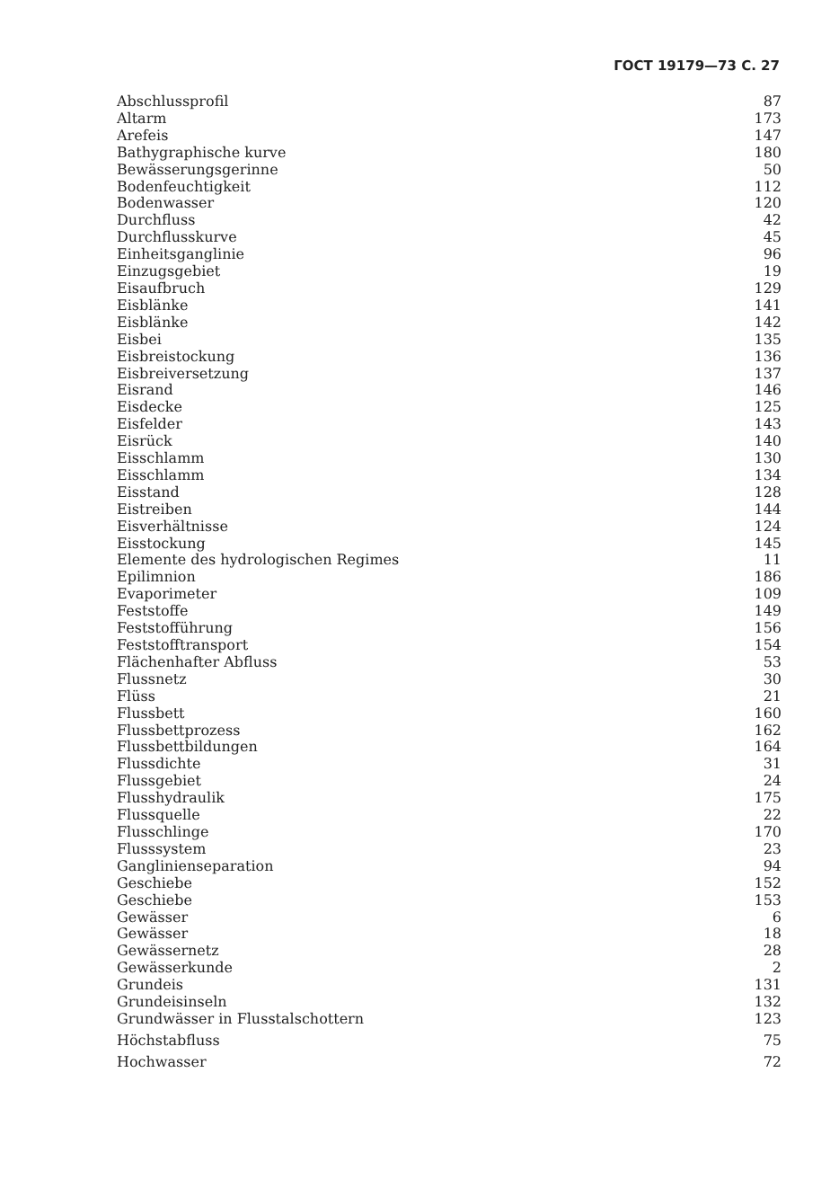ГОСТ 19179—73 С. 27
| Abschlussprofil | 87 |
| Altarm | 173 |
| Arefeis | 147 |
| Bathygraphische kurve | 180 |
| Bewässerungsgerinne | 50 |
| Bodenfeuchtigkeit | 112 |
| Bodenwasser | 120 |
| Durchfluss | 42 |
| Durchflusskurve | 45 |
| Einheitsganglinie | 96 |
| Einzugsgebiet | 19 |
| Eisaufbruch | 129 |
| Eisblänke | 141 |
| Eisblänke | 142 |
| Eisbei | 135 |
| Eisbreistockung | 136 |
| Eisbreiversetzung | 137 |
| Eisrand | 146 |
| Eisdecke | 125 |
| Eisfelder | 143 |
| Eisrück | 140 |
| Eisschlamm | 130 |
| Eisschlamm | 134 |
| Eisstand | 128 |
| Eistreiben | 144 |
| Eisverhältnisse | 124 |
| Eisstockung | 145 |
| Elemente des hydrologischen Regimes | 11 |
| Epilimnion | 186 |
| Evaporimeter | 109 |
| Feststoffe | 149 |
| Feststofführung | 156 |
| Feststofftransport | 154 |
| Flächenhafter Abfluss | 53 |
| Flussnetz | 30 |
| Flüss | 21 |
| Flussbett | 160 |
| Flussbettprozess | 162 |
| Flussbettbildungen | 164 |
| Flussdichte | 31 |
| Flussgebiet | 24 |
| Flusshydraulik | 175 |
| Flussquelle | 22 |
| Flusschlinge | 170 |
| Flusssystem | 23 |
| Ganglinienseparation | 94 |
| Geschiebe | 152 |
| Geschiebe | 153 |
| Gewässer | 6 |
| Gewässer | 18 |
| Gewässernetz | 28 |
| Gewässerkunde | 2 |
| Grundeis | 131 |
| Grundeisinseln | 132 |
| Grundwässer in Flusstalschottern | 123 |
| Höchstabfluss | 75 |
| Hochwasser | 72 |